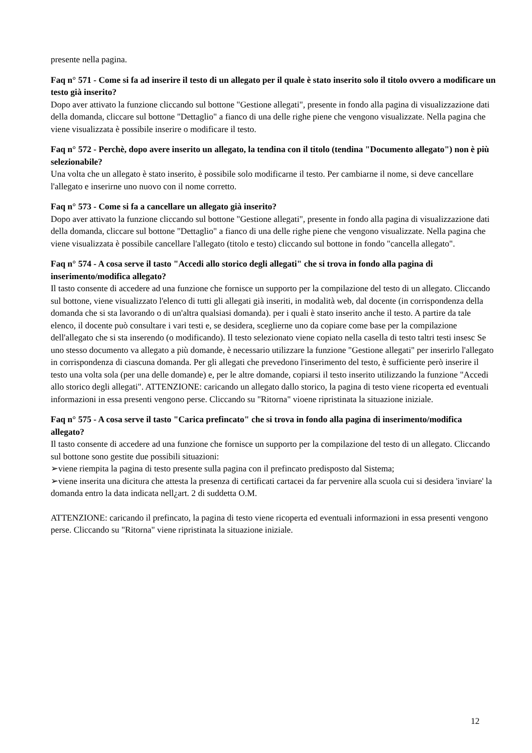presente nella pagina.
Faq n° 571 - Come si fa ad inserire il testo di un allegato per il quale è stato inserito solo il titolo ovvero a modificare un testo già inserito?
Dopo aver attivato la funzione cliccando sul bottone "Gestione allegati", presente in fondo alla pagina di visualizzazione dati della domanda, cliccare sul bottone "Dettaglio" a fianco di una delle righe piene che vengono visualizzate. Nella pagina che viene visualizzata è possibile inserire o modificare il testo.
Faq n° 572 - Perchè, dopo avere inserito un allegato, la tendina con il titolo (tendina "Documento allegato") non è più selezionabile?
Una volta che un allegato è stato inserito, è possibile solo modificarne il testo. Per cambiarne il nome, si deve cancellare l'allegato e inserirne uno nuovo con il nome corretto.
Faq n° 573 - Come si fa a cancellare un allegato già inserito?
Dopo aver attivato la funzione cliccando sul bottone "Gestione allegati", presente in fondo alla pagina di visualizzazione dati della domanda, cliccare sul bottone "Dettaglio" a fianco di una delle righe piene che vengono visualizzate. Nella pagina che viene visualizzata è possibile cancellare l'allegato (titolo e testo) cliccando sul bottone in fondo "cancella allegato".
Faq n° 574 - A cosa serve il tasto "Accedi allo storico degli allegati" che si trova in fondo alla pagina di inserimento/modifica allegato?
Il tasto consente di accedere ad una funzione che fornisce un supporto per la compilazione del testo di un allegato. Cliccando sul bottone, viene visualizzato l'elenco di tutti gli allegati già inseriti, in modalità web, dal docente (in corrispondenza della domanda che si sta lavorando o di un'altra qualsiasi domanda). per i quali è stato inserito anche il testo. A partire da tale elenco, il docente può consultare i vari testi e, se desidera, sceglierne uno da copiare come base per la compilazione dell'allegato che si sta inserendo (o modificando). Il testo selezionato viene copiato nella casella di testo taltri testi insesc Se uno stesso documento va allegato a più domande, è necessario utilizzare la funzione "Gestione allegati" per inserirlo l'allegato in corrispondenza di ciascuna domanda. Per gli allegati che prevedono l'inserimento del testo, è sufficiente però inserire il testo una volta sola (per una delle domande) e, per le altre domande, copiarsi il testo inserito utilizzando la funzione "Accedi allo storico degli allegati". ATTENZIONE: caricando un allegato dallo storico, la pagina di testo viene ricoperta ed eventuali informazioni in essa presenti vengono perse. Cliccando su "Ritorna" vioene ripristinata la situazione iniziale.
Faq n° 575 - A cosa serve il tasto "Carica prefincato" che si trova in fondo alla pagina di inserimento/modifica allegato?
Il tasto consente di accedere ad una funzione che fornisce un supporto per la compilazione del testo di un allegato. Cliccando sul bottone sono gestite due possibili situazioni:
➢viene riempita la pagina di testo presente sulla pagina con il prefincato predisposto dal Sistema;
➢viene inserita una dicitura che attesta la presenza di certificati cartacei da far pervenire alla scuola cui si desidera 'inviare' la domanda entro la data indicata nell¿art. 2 di suddetta O.M.
ATTENZIONE: caricando il prefincato, la pagina di testo viene ricoperta ed eventuali informazioni in essa presenti vengono perse. Cliccando su "Ritorna" viene ripristinata la situazione iniziale.
12